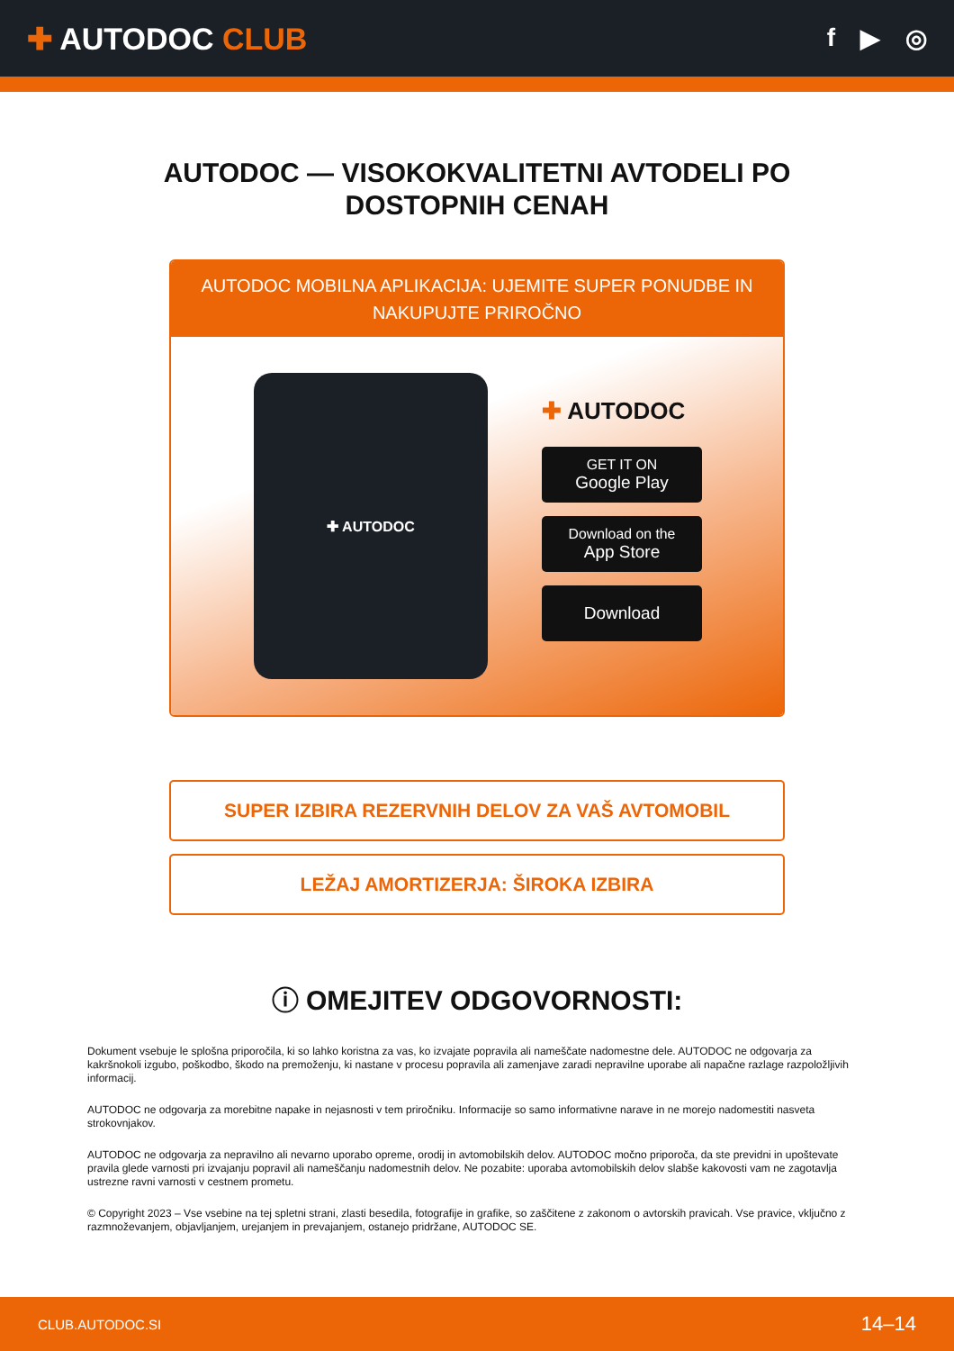✚ AUTODOC CLUB
f ▶ ◎
AUTODOC — VISOKOKVALITETNI AVTODELI PO DOSTOPNIH CENAH
AUTODOC MOBILNA APLIKACIJA: UJEMITE SUPER PONUDBE IN NAKUPUJTE PRIROČNO
✚ AUTODOC
✚ AUTODOC
GET IT ON
Google Play
Download on the
App Store
Download
SUPER IZBIRA REZERVNIH DELOV ZA VAŠ AVTOMOBIL
LEŽAJ AMORTIZERJA: ŠIROKA IZBIRA
ⓘ OMEJITEV ODGOVORNOSTI:
Dokument vsebuje le splošna priporočila, ki so lahko koristna za vas, ko izvajate popravila ali nameščate nadomestne dele. AUTODOC ne odgovarja za kakršnokoli izgubo, poškodbo, škodo na premoženju, ki nastane v procesu popravila ali zamenjave zaradi nepravilne uporabe ali napačne razlage razpoložljivih informacij.
AUTODOC ne odgovarja za morebitne napake in nejasnosti v tem priročniku. Informacije so samo informativne narave in ne morejo nadomestiti nasveta strokovnjakov.
AUTODOC ne odgovarja za nepravilno ali nevarno uporabo opreme, orodij in avtomobilskih delov. AUTODOC močno priporoča, da ste previdni in upoštevate pravila glede varnosti pri izvajanju popravil ali nameščanju nadomestnih delov. Ne pozabite: uporaba avtomobilskih delov slabše kakovosti vam ne zagotavlja ustrezne ravni varnosti v cestnem prometu.
© Copyright 2023 – Vse vsebine na tej spletni strani, zlasti besedila, fotografije in grafike, so zaščitene z zakonom o avtorskih pravicah. Vse pravice, vključno z razmnoževanjem, objavljanjem, urejanjem in prevajanjem, ostanejo pridržane, AUTODOC SE.
CLUB.AUTODOC.SI 14–14